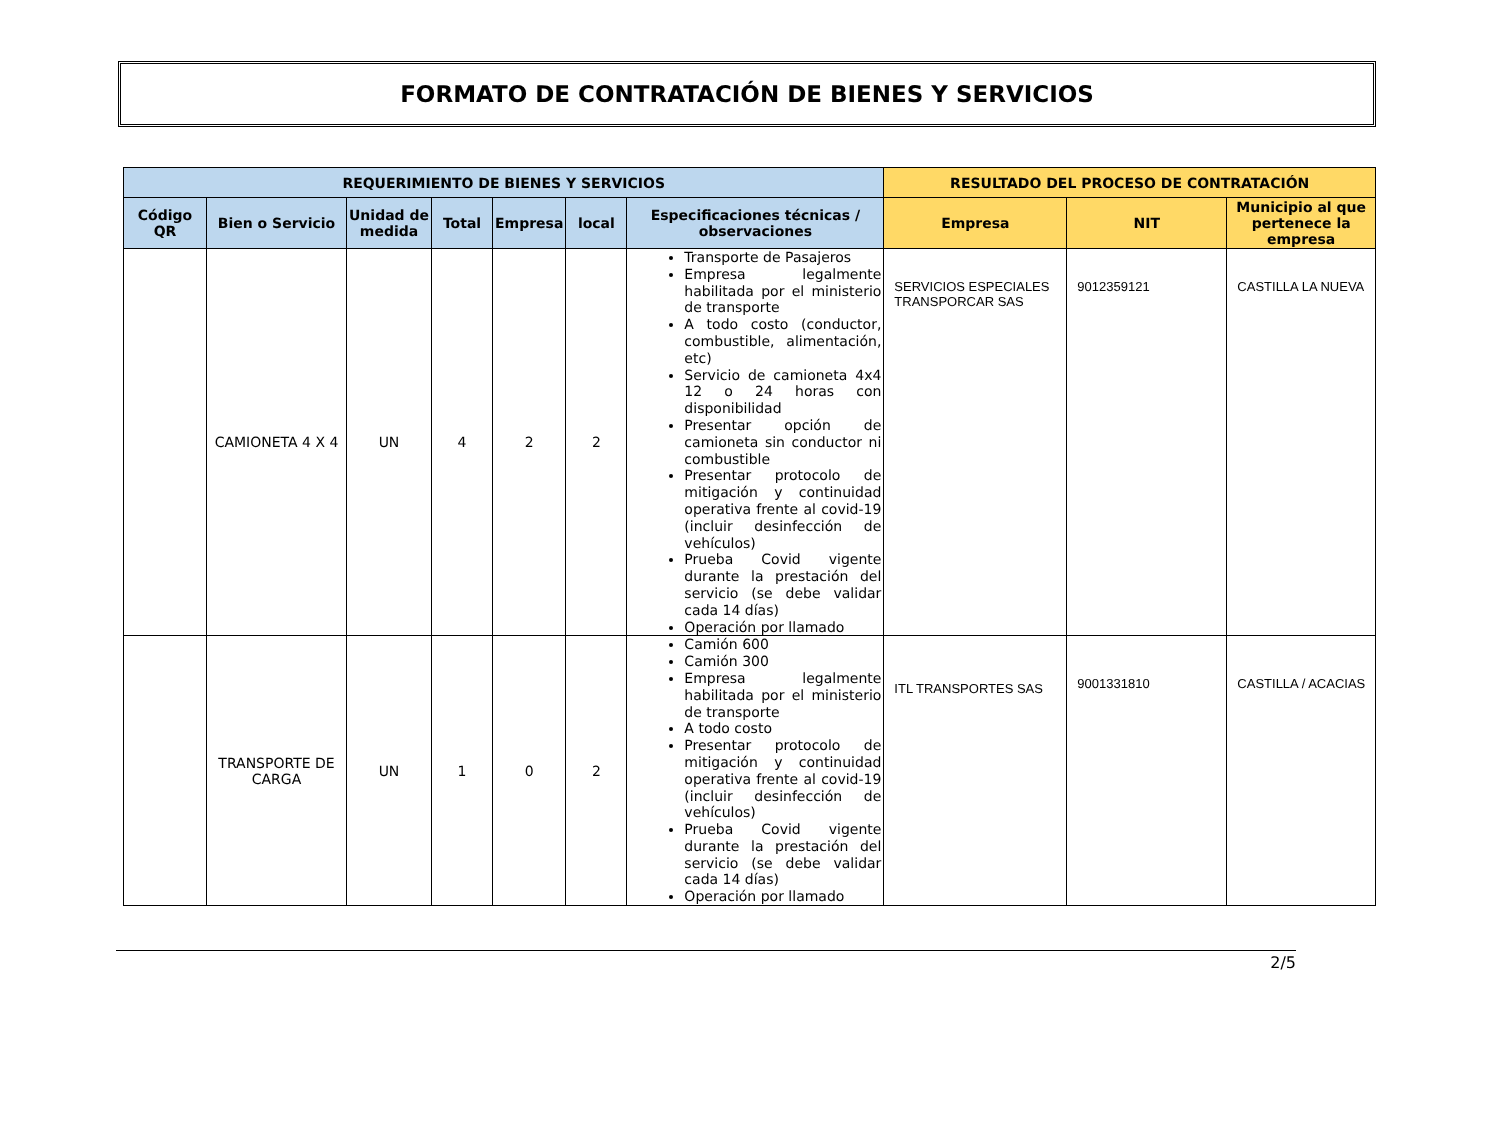FORMATO DE CONTRATACIÓN DE BIENES Y SERVICIOS
| REQUERIMIENTO DE BIENES Y SERVICIOS | | | | | | | RESULTADO DEL PROCESO DE CONTRATACIÓN | | |
| --- | --- | --- | --- | --- | --- | --- | --- | --- | --- |
| Código QR | Bien o Servicio | Unidad de medida | Total | Empresa | local | Especificaciones técnicas / observaciones | Empresa | NIT | Municipio al que pertenece la empresa |
| | CAMIONETA 4 X 4 | UN | 4 | 2 | 2 | Transporte de Pasajeros Empresa legalmente habilitada por el ministerio de transporte A todo costo (conductor, combustible, alimentación, etc) Servicio de camioneta 4x4 12 o 24 horas con disponibilidad Presentar opción de camioneta sin conductor ni combustible Presentar protocolo de mitigación y continuidad operativa frente al covid-19 (incluir desinfección de vehículos) Prueba Covid vigente durante la prestación del servicio (se debe validar cada 14 días) Operación por llamado | SERVICIOS ESPECIALES TRANSPORCAR SAS | 9012359121 | CASTILLA LA NUEVA |
| | TRANSPORTE DE CARGA | UN | 1 | 0 | 2 | Camión 600 Camión 300 Empresa legalmente habilitada por el ministerio de transporte A todo costo Presentar protocolo de mitigación y continuidad operativa frente al covid-19 (incluir desinfección de vehículos) Prueba Covid vigente durante la prestación del servicio (se debe validar cada 14 días) Operación por llamado | ITL TRANSPORTES SAS | 9001331810 | CASTILLA / ACACIAS |
2/5